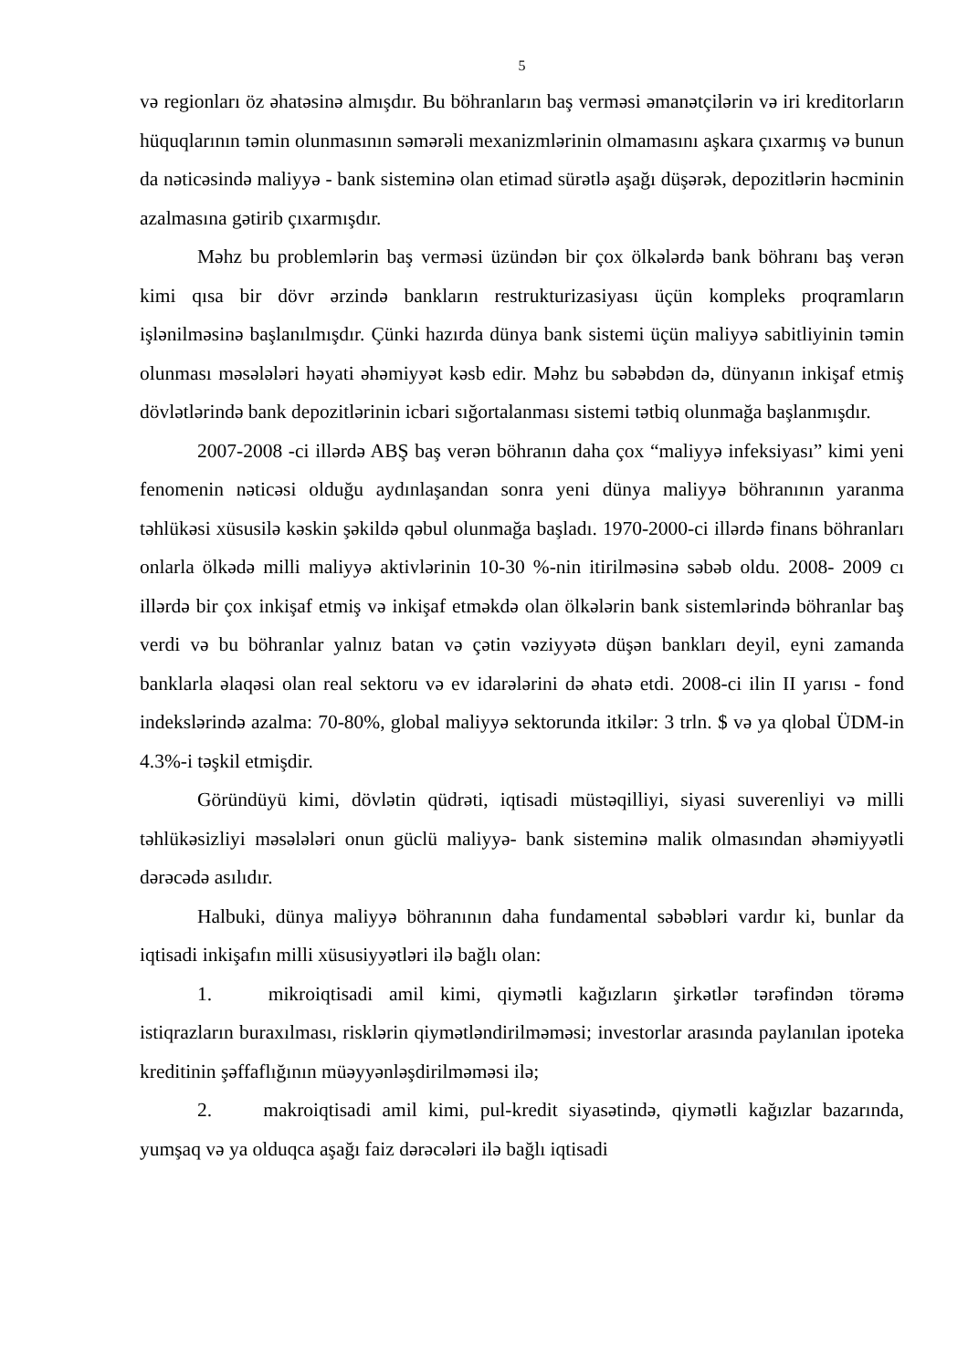5
və regionları öz əhatəsinə almışdır. Bu böhranların baş verməsi əmanətçilərin və iri kreditorların hüquqlarının təmin olunmasının səmərəli mexanizmlərinin olmamasını aşkara çıxarmış və bunun da nəticəsində maliyyə - bank sisteminə olan etimad sürətlə aşağı düşərək, depozitlərin həcminin azalmasına gətirib çıxarmışdır.
Məhz bu problemlərin baş verməsi üzündən bir çox ölkələrdə bank böhranı baş verən kimi qısa bir dövr ərzində bankların restrukturizasiyası üçün kompleks proqramların işlənilməsinə başlanılmışdır. Çünki hazırda dünya bank sistemi üçün maliyyə sabitliyinin təmin olunması məsələləri həyati əhəmiyyət kəsb edir. Məhz bu səbəbdən də, dünyanın inkişaf etmiş dövlətlərində bank depozitlərinin icbari sığortalanması sistemi tətbiq olunmağa başlanmışdır.
2007-2008 -ci illərdə ABŞ baş verən böhranın daha çox “maliyyə infeksiyası” kimi yeni fenomenin nəticəsi olduğu aydınlaşandan sonra yeni dünya maliyyə böhranının yaranma təhlükəsi xüsusilə kəskin şəkildə qəbul olunmağa başladı. 1970-2000-ci illərdə finans böhranları onlarla ölkədə milli maliyyə aktivlərinin 10-30 %-nin itirilməsinə səbəb oldu. 2008- 2009 cı illərdə bir çox inkişaf etmiş və inkişaf etməkdə olan ölkələrin bank sistemlərində böhranlar baş verdi və bu böhranlar yalnız batan və çətin vəziyyətə düşən bankları deyil, eyni zamanda banklarla əlaqəsi olan real sektoru və ev idarələrini də əhatə etdi. 2008-ci ilin II yarısı - fond indekslərində azalma: 70-80%, global maliyyə sektorunda itkilər: 3 trln. $ və ya qlobal ÜDM-in 4.3%-i təşkil etmişdir.
Göründüyü kimi, dövlətin qüdrəti, iqtisadi müstəqilliyi, siyasi suverenliyi və milli təhlükəsizliyi məsələləri onun güclü maliyyə- bank sisteminə malik olmasından əhəmiyyətli dərəcədə asılıdır.
Halbuki, dünya maliyyə böhranının daha fundamental səbəbləri vardır ki, bunlar da iqtisadi inkişafın milli xüsusiyyətləri ilə bağlı olan:
1. mikroiqtisadi amil kimi, qiymətli kağızların şirkətlər tərəfindən törəmə istiqrazların buraxılması, risklərin qiymətləndirilməməsi; investorlar arasında paylanılan ipoteka kreditinin şəffaflığının müəyyənləşdirilməməsi ilə;
2. makroiqtisadi amil kimi, pul-kredit siyasətində, qiymətli kağızlar bazarında, yumşaq və ya olduqca aşağı faiz dərəcələri ilə bağlı iqtisadi